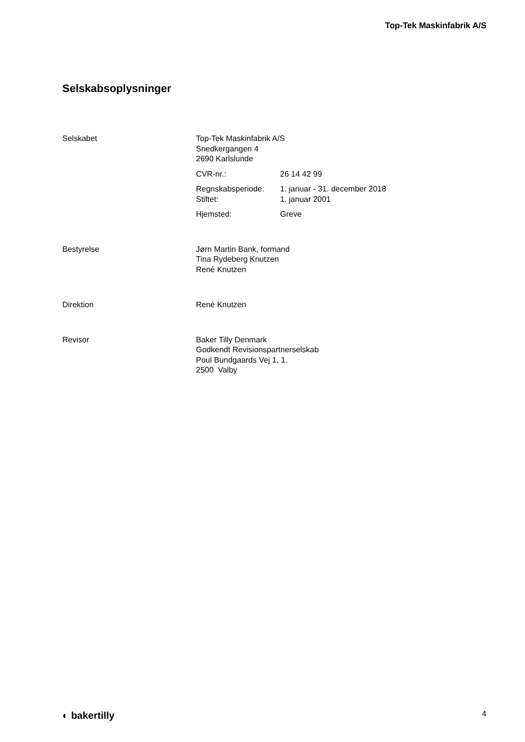Top-Tek Maskinfabrik A/S
Selskabsoplysninger
Selskabet Top-Tek Maskinfabrik A/S
Snedkergangen 4
2690 Karlslunde
CVR-nr.: 26 14 42 99
Regnskabsperiode: 1. januar - 31. december 2018
Stiftet: 1. januar 2001
Hjemsted: Greve
Bestyrelse Jørn Martin Bank, formand
Tina Rydeberg Knutzen
René Knutzen
Direktion René Knutzen
Revisor Baker Tilly Denmark
Godkendt Revisionspartnerselskab
Poul Bundgaards Vej 1, 1.
2500 Valby
◐ bakertilly 4